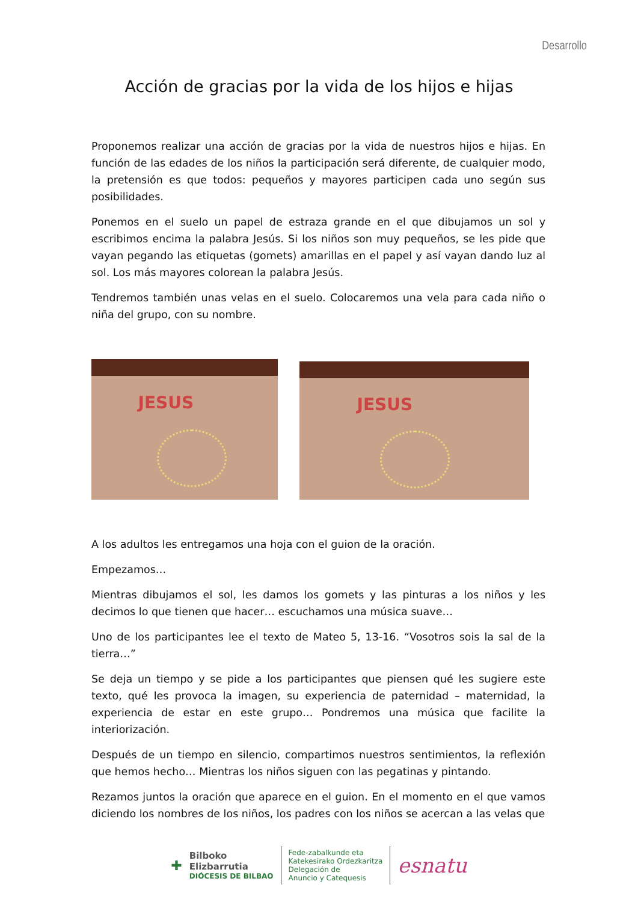Desarrollo
Acción de gracias por la vida de los hijos e hijas
Proponemos realizar una acción de gracias por la vida de nuestros hijos e hijas. En función de las edades de los niños la participación será diferente, de cualquier modo, la pretensión es que todos: pequeños y mayores participen cada uno según sus posibilidades.
Ponemos en el suelo un papel de estraza grande en el que dibujamos un sol y escribimos encima la palabra Jesús. Si los niños son muy pequeños, se les pide que vayan pegando las etiquetas (gomets) amarillas en el papel y así vayan dando luz al sol. Los más mayores colorean la palabra Jesús.
Tendremos también unas velas en el suelo. Colocaremos una vela para cada niño o niña del grupo, con su nombre.
JESUS
JESUS
A los adultos les entregamos una hoja con el guion de la oración.
Empezamos…
Mientras dibujamos el sol, les damos los gomets y las pinturas a los niños y les decimos lo que tienen que hacer… escuchamos una música suave…
Uno de los participantes lee el texto de Mateo 5, 13-16. “Vosotros sois la sal de la tierra…”
Se deja un tiempo y se pide a los participantes que piensen qué les sugiere este texto, qué les provoca la imagen, su experiencia de paternidad – maternidad, la experiencia de estar en este grupo… Pondremos una música que facilite la interiorización.
Después de un tiempo en silencio, compartimos nuestros sentimientos, la reflexión que hemos hecho… Mientras los niños siguen con las pegatinas y pintando.
Rezamos juntos la oración que aparece en el guion. En el momento en el que vamos diciendo los nombres de los niños, los padres con los niños se acercan a las velas que
✚
Bilboko
Elizbarrutia
DIÓCESIS DE BILBAO
Fede-zabalkunde eta
Katekesirako Ordezkaritza
Delegación de
Anuncio y Catequesis
esnatu